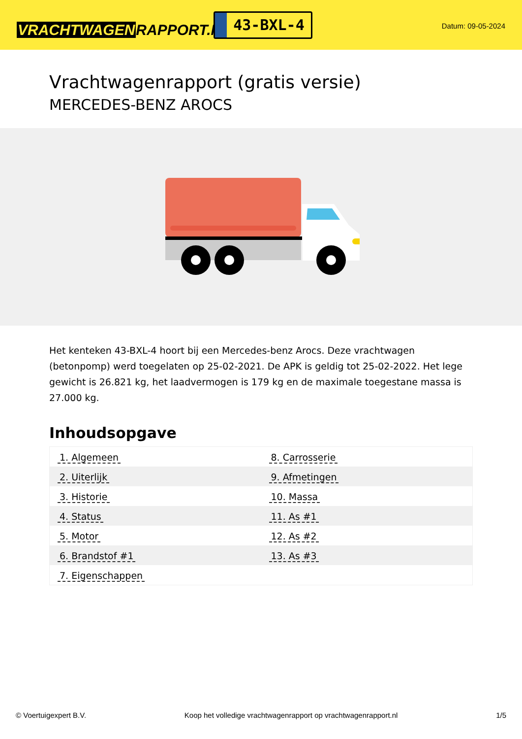VRACHTWAGENRAPPORT.NL
43-BXL-4
Datum: 09-05-2024
Vrachtwagenrapport (gratis versie)
MERCEDES-BENZ AROCS
Het kenteken 43-BXL-4 hoort bij een Mercedes-benz Arocs. Deze vrachtwagen (betonpomp) werd toegelaten op 25-02-2021. De APK is geldig tot 25-02-2022. Het lege gewicht is 26.821 kg, het laadvermogen is 179 kg en de maximale toegestane massa is 27.000 kg.
Inhoudsopgave
| 1. Algemeen | 8. Carrosserie |
| 2. Uiterlijk | 9. Afmetingen |
| 3. Historie | 10. Massa |
| 4. Status | 11. As #1 |
| 5. Motor | 12. As #2 |
| 6. Brandstof #1 | 13. As #3 |
| 7. Eigenschappen | |
© Voertuigexpert B.V. Koop het volledige vrachtwagenrapport op vrachtwagenrapport.nl 1/5